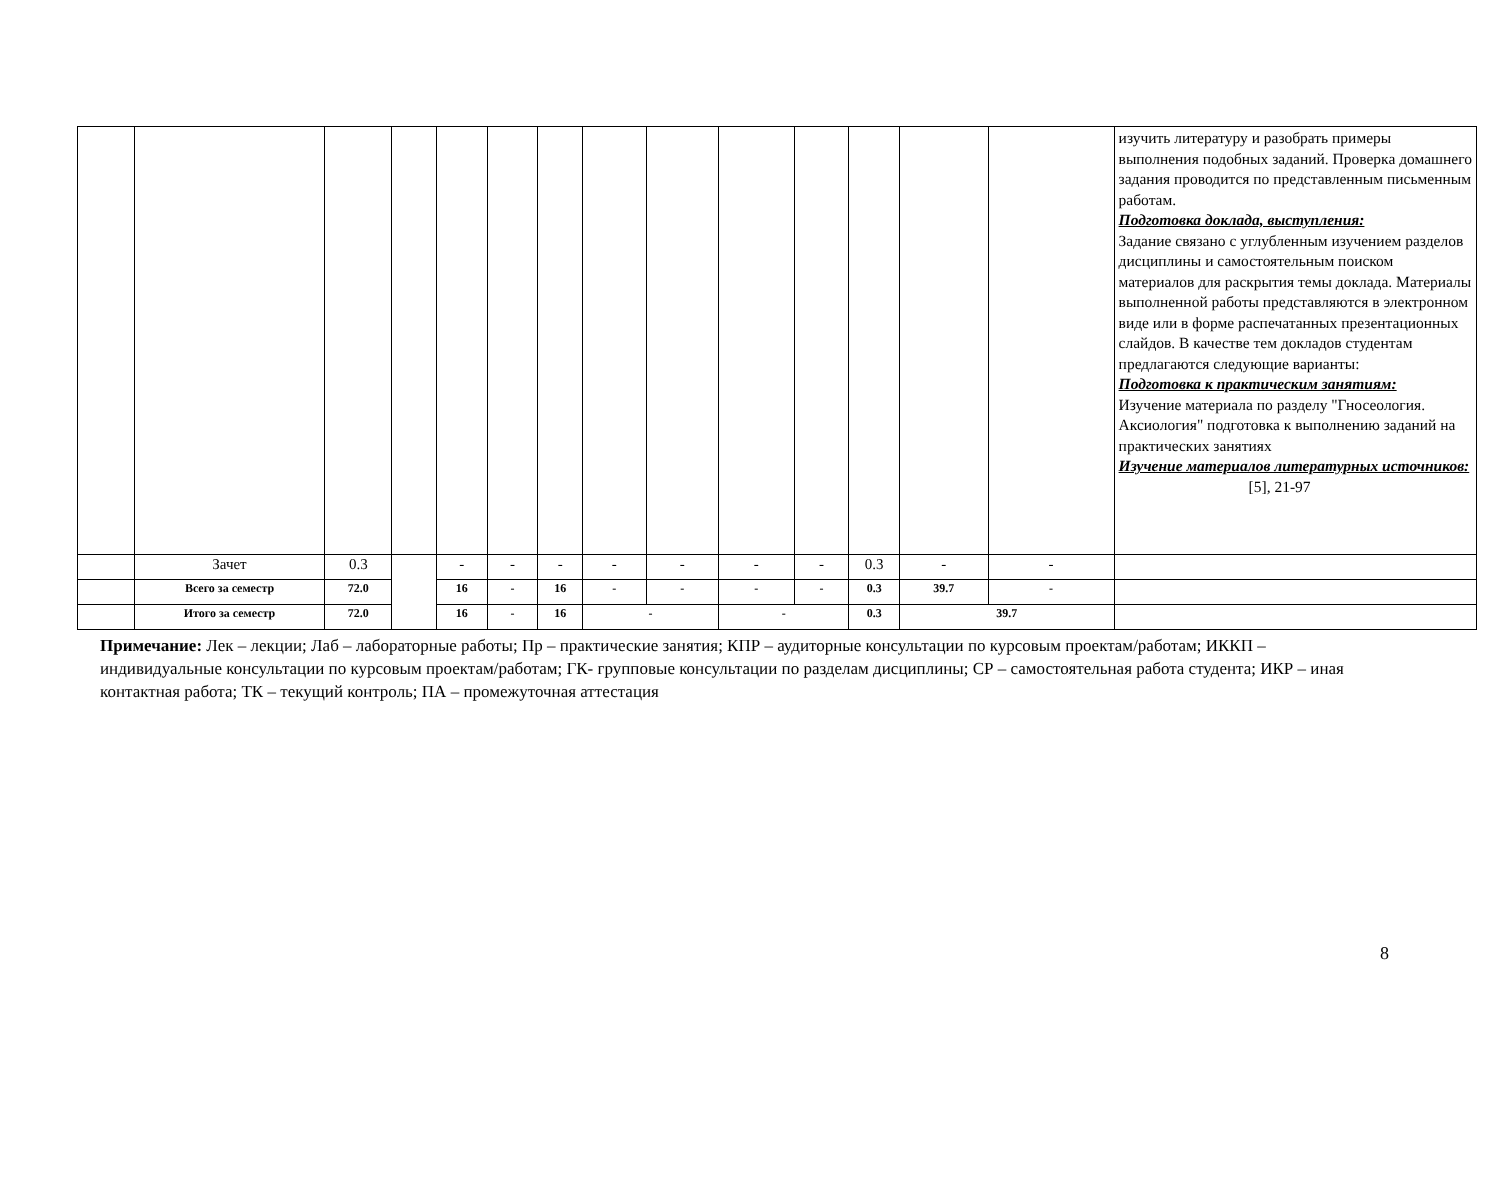| | | | | | | | | | | | | | | изучить литературу и разобрать примеры выполнения подобных заданий. Проверка домашнего задания проводится по представленным письменным работам. Подготовка доклада, выступления: Задание связано с углубленным изучением разделов дисциплины и самостоятельным поиском материалов для раскрытия темы доклада. Материалы выполненной работы представляются в электронном виде или в форме распечатанных презентационных слайдов. В качестве тем докладов студентам предлагаются следующие варианты: Подготовка к практическим занятиям: Изучение материала по разделу "Гносеология. Аксиология" подготовка к выполнению заданий на практических занятиях Изучение материалов литературных источников: [5], 21-97 |
| | Зачет | 0.3 | | - | - | - | - | - | - | - | 0.3 | - | - | |
| | Всего за семестр | 72.0 | | 16 | - | 16 | - | - | - | - | 0.3 | 39.7 | - | |
| | Итого за семестр | 72.0 | | 16 | - | 16 | - | | - | | 0.3 | 39.7 | | |
Примечание: Лек – лекции; Лаб – лабораторные работы; Пр – практические занятия; КПР – аудиторные консультации по курсовым проектам/работам; ИККП – индивидуальные консультации по курсовым проектам/работам; ГК- групповые консультации по разделам дисциплины; СР – самостоятельная работа студента; ИКР – иная контактная работа; ТК – текущий контроль; ПА – промежуточная аттестация
8